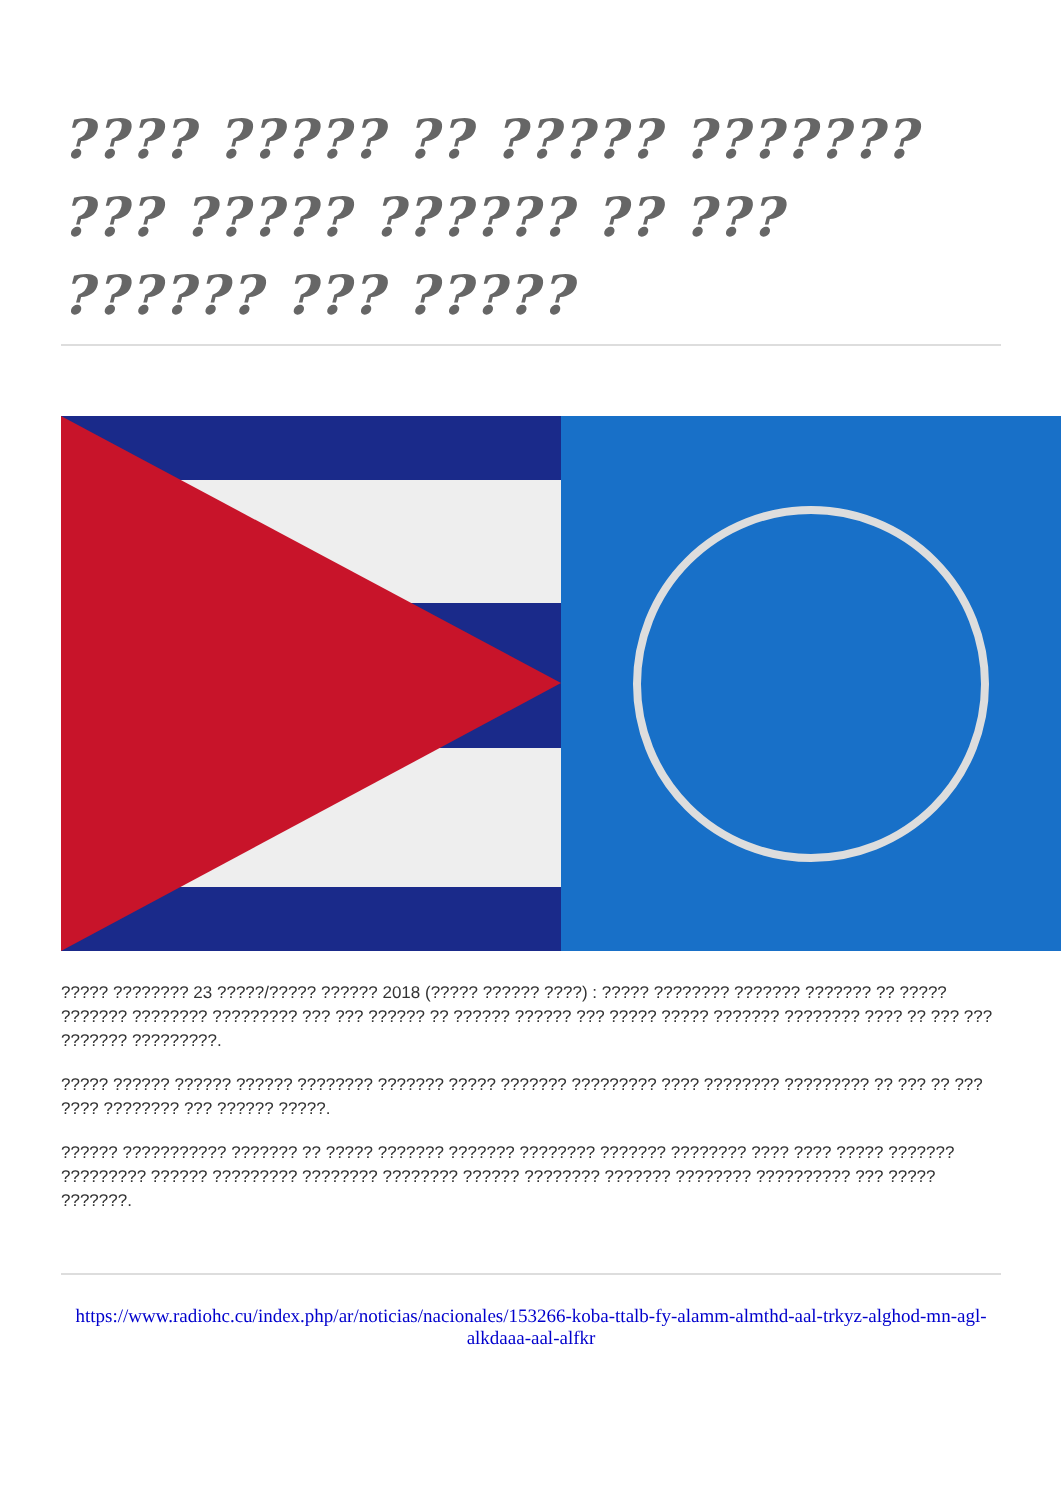???? ????? ?? ????? ??????? ??? ????? ?????? ?? ??? ?????? ??? ?????
????? ???????? 23 ?????/????? ?????? 2018 (????? ?????? ????) : ????? ???????? ??????? ??????? ?? ????? ??????? ???????? ????????? ??? ??? ?????? ?? ?????? ?????? ??? ????? ????? ??????? ???????? ???? ?? ??? ??? ??????? ?????????.
????? ?????? ?????? ?????? ???????? ??????? ????? ??????? ????????? ???? ???????? ????????? ?? ??? ?? ??? ???? ???????? ??? ?????? ?????.
?????? ??????????? ??????? ?? ????? ??????? ??????? ???????? ??????? ???????? ???? ???? ????? ??????? ????????? ?????? ????????? ???????? ???????? ?????? ???????? ??????? ???????? ?????????? ??? ????? ???????.
https://www.radiohc.cu/index.php/ar/noticias/nacionales/153266-koba-ttalb-fy-alamm-almthd-aal-trkyz-alghod-mn-agl-alkdaaa-aal-alfkr